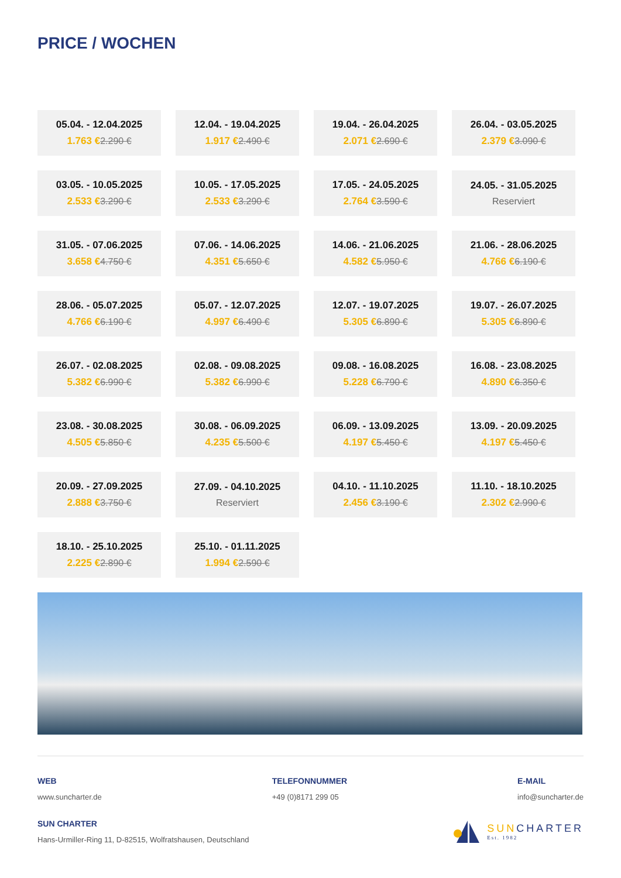PRICE / WOCHEN
| 05.04. - 12.04.2025 1.763 € 2.290 € | 12.04. - 19.04.2025 1.917 € 2.490 € | 19.04. - 26.04.2025 2.071 € 2.690 € | 26.04. - 03.05.2025 2.379 € 3.090 € |
| 03.05. - 10.05.2025 2.533 € 3.290 € | 10.05. - 17.05.2025 2.533 € 3.290 € | 17.05. - 24.05.2025 2.764 € 3.590 € | 24.05. - 31.05.2025 Reserviert |
| 31.05. - 07.06.2025 3.658 € 4.750 € | 07.06. - 14.06.2025 4.351 € 5.650 € | 14.06. - 21.06.2025 4.582 € 5.950 € | 21.06. - 28.06.2025 4.766 € 6.190 € |
| 28.06. - 05.07.2025 4.766 € 6.190 € | 05.07. - 12.07.2025 4.997 € 6.490 € | 12.07. - 19.07.2025 5.305 € 6.890 € | 19.07. - 26.07.2025 5.305 € 6.890 € |
| 26.07. - 02.08.2025 5.382 € 6.990 € | 02.08. - 09.08.2025 5.382 € 6.990 € | 09.08. - 16.08.2025 5.228 € 6.790 € | 16.08. - 23.08.2025 4.890 € 6.350 € |
| 23.08. - 30.08.2025 4.505 € 5.850 € | 30.08. - 06.09.2025 4.235 € 5.500 € | 06.09. - 13.09.2025 4.197 € 5.450 € | 13.09. - 20.09.2025 4.197 € 5.450 € |
| 20.09. - 27.09.2025 2.888 € 3.750 € | 27.09. - 04.10.2025 Reserviert | 04.10. - 11.10.2025 2.456 € 3.190 € | 11.10. - 18.10.2025 2.302 € 2.990 € |
| 18.10. - 25.10.2025 2.225 € 2.890 € | 25.10. - 01.11.2025 1.994 € 2.590 € | | |
WEB
www.suncharter.de
TELEFONNUMMER
+49 (0)8171 299 05
E-MAIL
info@suncharter.de
SUN CHARTER
Hans-Urmiller-Ring 11, D-82515, Wolfratshausen, Deutschland
SUNCHARTER
Est. 1982